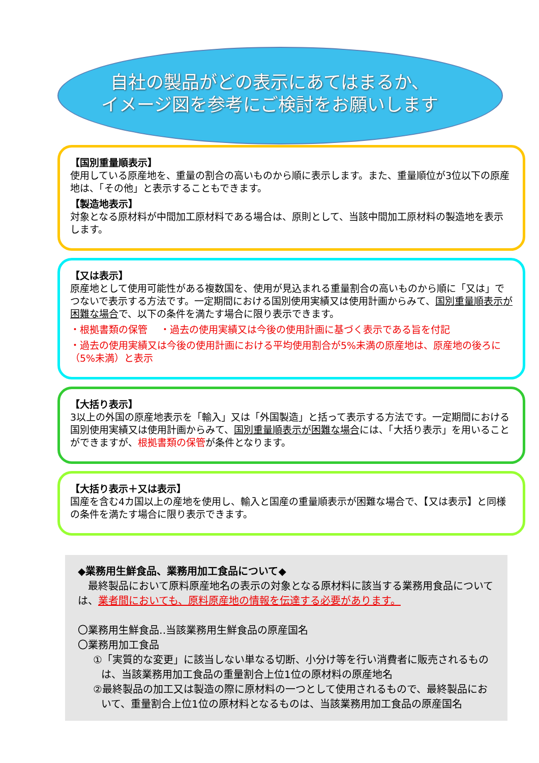自社の製品がどの表示にあてはまるか、
イメージ図を参考にご検討をお願いします
【国別重量順表示】
使用している原産地を、重量の割合の高いものから順に表示します。また、重量順位が3位以下の原産地は、「その他」と表示することもできます。
【製造地表示】
対象となる原材料が中間加工原材料である場合は、原則として、当該中間加工原材料の製造地を表示します。
【又は表示】
原産地として使用可能性がある複数国を、使用が見込まれる重量割合の高いものから順に「又は」でつないで表示する方法です。一定期間における国別使用実績又は使用計画からみて、国別重量順表示が困難な場合で、以下の条件を満たす場合に限り表示できます。
・根拠書類の保管　 ・過去の使用実績又は今後の使用計画に基づく表示である旨を付記
・過去の使用実績又は今後の使用計画における平均使用割合が5%未満の原産地は、原産地の後ろに（5%未満）と表示
【大括り表示】
3以上の外国の原産地表示を「輸入」又は「外国製造」と括って表示する方法です。一定期間における国別使用実績又は使用計画からみて、国別重量順表示が困難な場合には、「大括り表示」を用いることができますが、根拠書類の保管が条件となります。
【大括り表示＋又は表示】
国産を含む4カ国以上の産地を使用し、輸入と国産の重量順表示が困難な場合で、【又は表示】と同様の条件を満たす場合に限り表示できます。
◆業務用生鮮食品、業務用加工食品について◆
　最終製品において原料原産地名の表示の対象となる原材料に該当する業務用食品については、業者間においても、原料原産地の情報を伝達する必要があります。
〇業務用生鮮食品‥当該業務用生鮮食品の原産国名
〇業務用加工食品
①「実質的な変更」に該当しない単なる切断、小分け等を行い消費者に販売されるものは、当該業務用加工食品の重量割合上位1位の原材料の原産地名
②最終製品の加工又は製造の際に原材料の一つとして使用されるもので、最終製品において、重量割合上位1位の原材料となるものは、当該業務用加工食品の原産国名